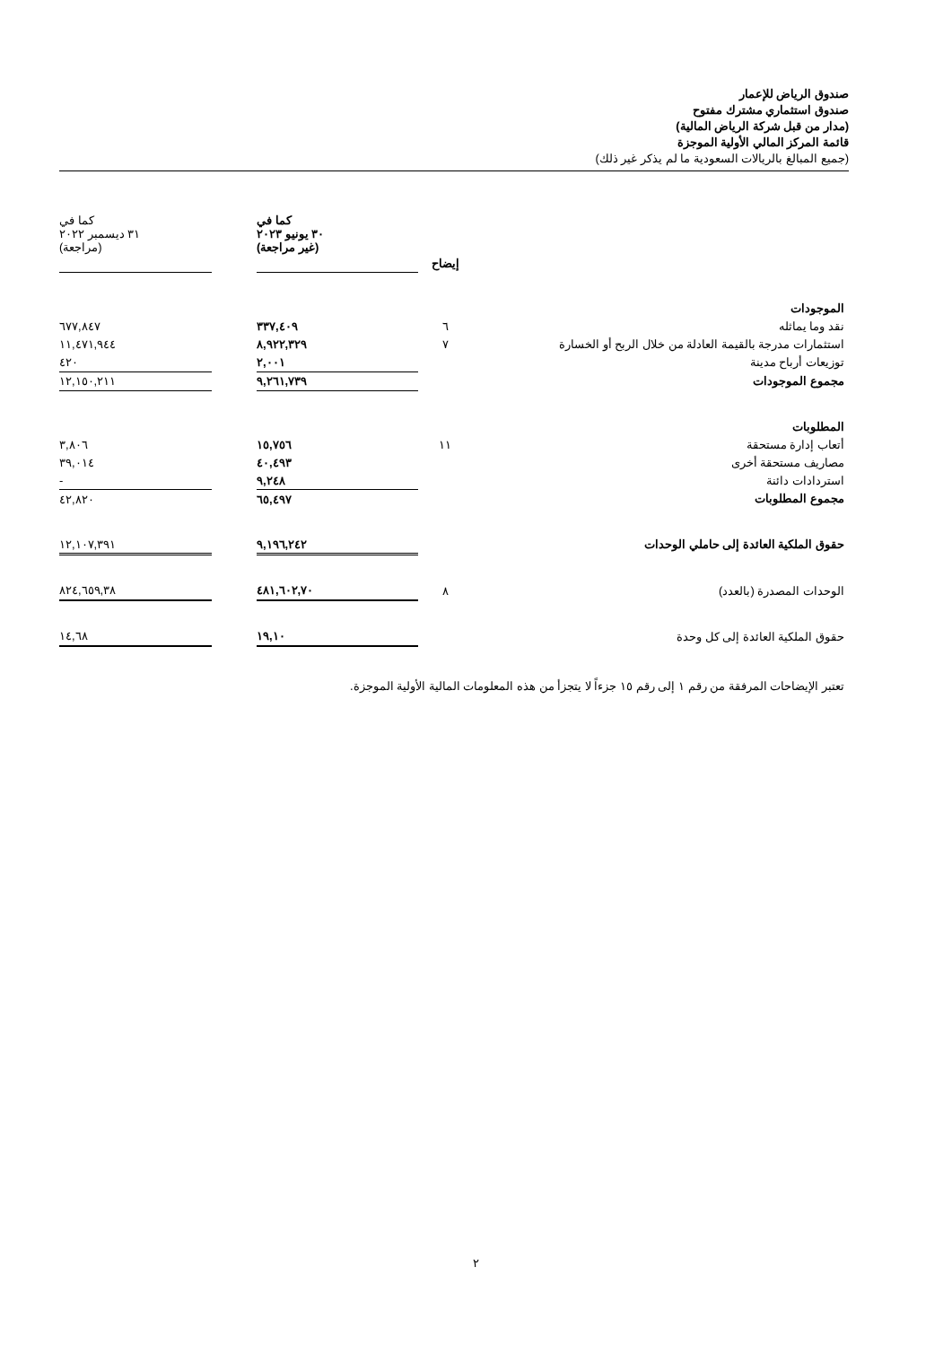صندوق الرياض للإعمار
صندوق استثماري مشترك مفتوح
(مدار من قبل شركة الرياض المالية)
قائمة المركز المالي الأولية الموجزة
(جميع المبالغ بالريالات السعودية ما لم يذكر غير ذلك)
| | | كما في ٣٠ يونيو ٢٠٢٣ (غير مراجعة) | | كما في ٣١ ديسمبر ٢٠٢٢ (مراجعة) |
| --- | --- | --- | --- | --- |
| | إيضاح | | | |
| الموجودات | | | | |
| نقد وما يماثله | ٦ | ٣٣٧,٤٠٩ | | ٦٧٧,٨٤٧ |
| استثمارات مدرجة بالقيمة العادلة من خلال الربح أو الخسارة | ٧ | ٨,٩٢٢,٣٢٩ | | ١١,٤٧١,٩٤٤ |
| توزيعات أرباح مدينة | | ٢,٠٠١ | | ٤٢٠ |
| مجموع الموجودات | | ٩,٢٦١,٧٣٩ | | ١٢,١٥٠,٢١١ |
| المطلوبات | | | | |
| أتعاب إدارة مستحقة | ١١ | ١٥,٧٥٦ | | ٣,٨٠٦ |
| مصاريف مستحقة أخرى | | ٤٠,٤٩٣ | | ٣٩,٠١٤ |
| استردادات دائنة | | ٩,٢٤٨ | | - |
| مجموع المطلوبات | | ٦٥,٤٩٧ | | ٤٢,٨٢٠ |
| حقوق الملكية العائدة إلى حاملي الوحدات | | ٩,١٩٦,٢٤٢ | | ١٢,١٠٧,٣٩١ |
| الوحدات المصدرة (بالعدد) | ٨ | ٤٨١,٦٠٢,٧٠ | | ٨٢٤,٦٥٩,٣٨ |
| حقوق الملكية العائدة إلى كل وحدة | | ١٩,١٠ | | ١٤,٦٨ |
تعتبر الإيضاحات المرفقة من رقم ١ إلى رقم ١٥ جزءاً لا يتجزأ من هذه المعلومات المالية الأولية الموجزة.
٢